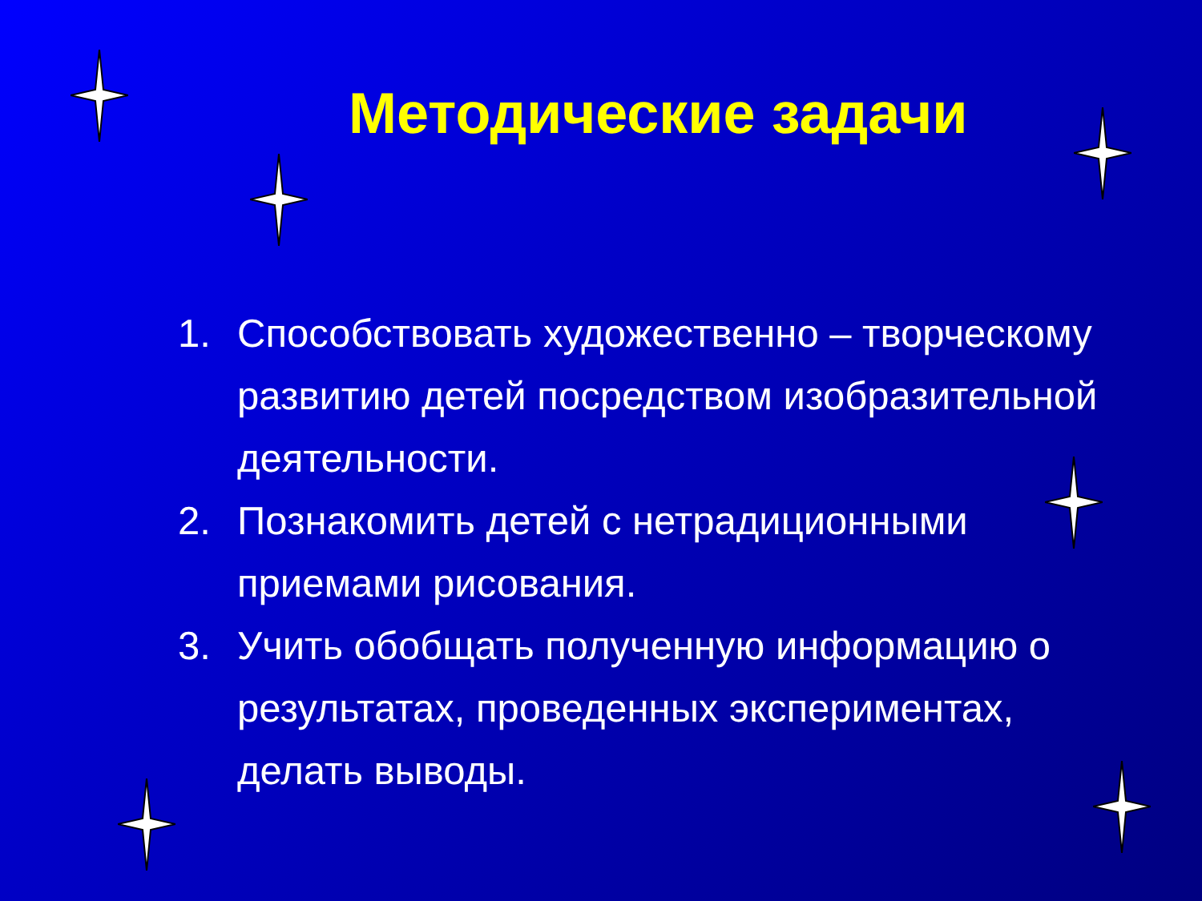Методические задачи
1. Способствовать художественно – творческому развитию детей посредством изобразительной деятельности.
2. Познакомить детей с нетрадиционными приемами рисования.
3. Учить обобщать полученную информацию о результатах, проведенных экспериментах, делать выводы.